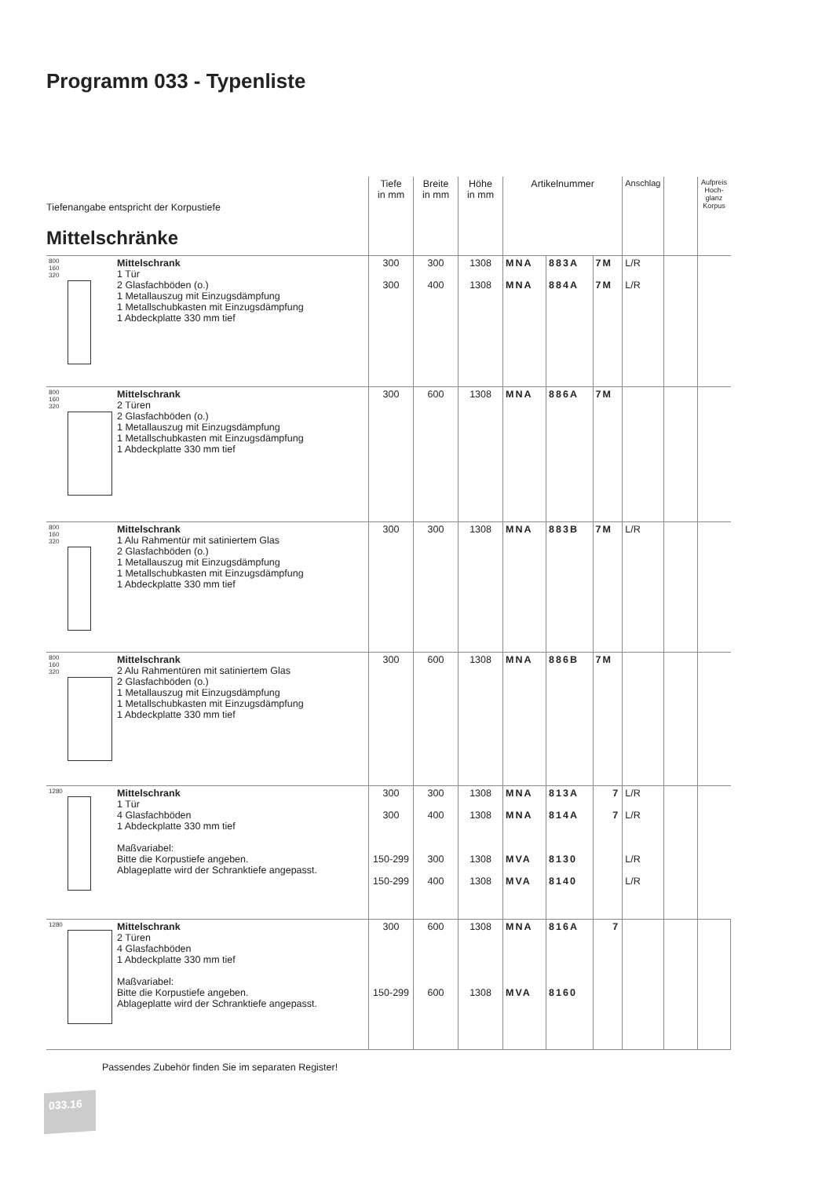Programm 033 - Typenliste
| Tiefenangabe entspricht der Korpustiefe Mittelschränke | | Tiefe in mm | Breite in mm | Höhe in mm | Artikelnummer | | | Anschlag | | Aufpreis Hoch-glanz Korpus |
| 800 160 320 | Mittelschrank 1 Tür 2 Glasfachböden (o.) 1 Metallauszug mit Einzugsdämpfung 1 Metallschubkasten mit Einzugsdämpfung 1 Abdeckplatte 330 mm tief | 300 300 | 300 400 | 1308 1308 | MNA MNA | 883A 884A | 7M 7M | L/R L/R | | |
| 800 160 320 | Mittelschrank 2 Türen 2 Glasfachböden (o.) 1 Metallauszug mit Einzugsdämpfung 1 Metallschubkasten mit Einzugsdämpfung 1 Abdeckplatte 330 mm tief | 300 | 600 | 1308 | MNA | 886A | 7M | | | |
| 800 160 320 | Mittelschrank 1 Alu Rahmentür mit satiniertem Glas 2 Glasfachböden (o.) 1 Metallauszug mit Einzugsdämpfung 1 Metallschubkasten mit Einzugsdämpfung 1 Abdeckplatte 330 mm tief | 300 | 300 | 1308 | MNA | 883B | 7M | L/R | | |
| 800 160 320 | Mittelschrank 2 Alu Rahmentüren mit satiniertem Glas 2 Glasfachböden (o.) 1 Metallauszug mit Einzugsdämpfung 1 Metallschubkasten mit Einzugsdämpfung 1 Abdeckplatte 330 mm tief | 300 | 600 | 1308 | MNA | 886B | 7M | | | |
| 1280 | Mittelschrank 1 Tür 4 Glasfachböden 1 Abdeckplatte 330 mm tief Maßvariabel: Bitte die Korpustiefe angeben. Ablageplatte wird der Schranktiefe angepasst. | 300 300 150-299 150-299 | 300 400 300 400 | 1308 1308 1308 1308 | MNA MNA MVA MVA | 813A 814A 8130 8140 | 7 7 | L/R L/R L/R L/R | | |
| 1280 | Mittelschrank 2 Türen 4 Glasfachböden 1 Abdeckplatte 330 mm tief Maßvariabel: Bitte die Korpustiefe angeben. Ablageplatte wird der Schranktiefe angepasst. | 300 150-299 | 600 600 | 1308 1308 | MNA MVA | 816A 8160 | 7 | | | |
Passendes Zubehör finden Sie im separaten Register!
033.16